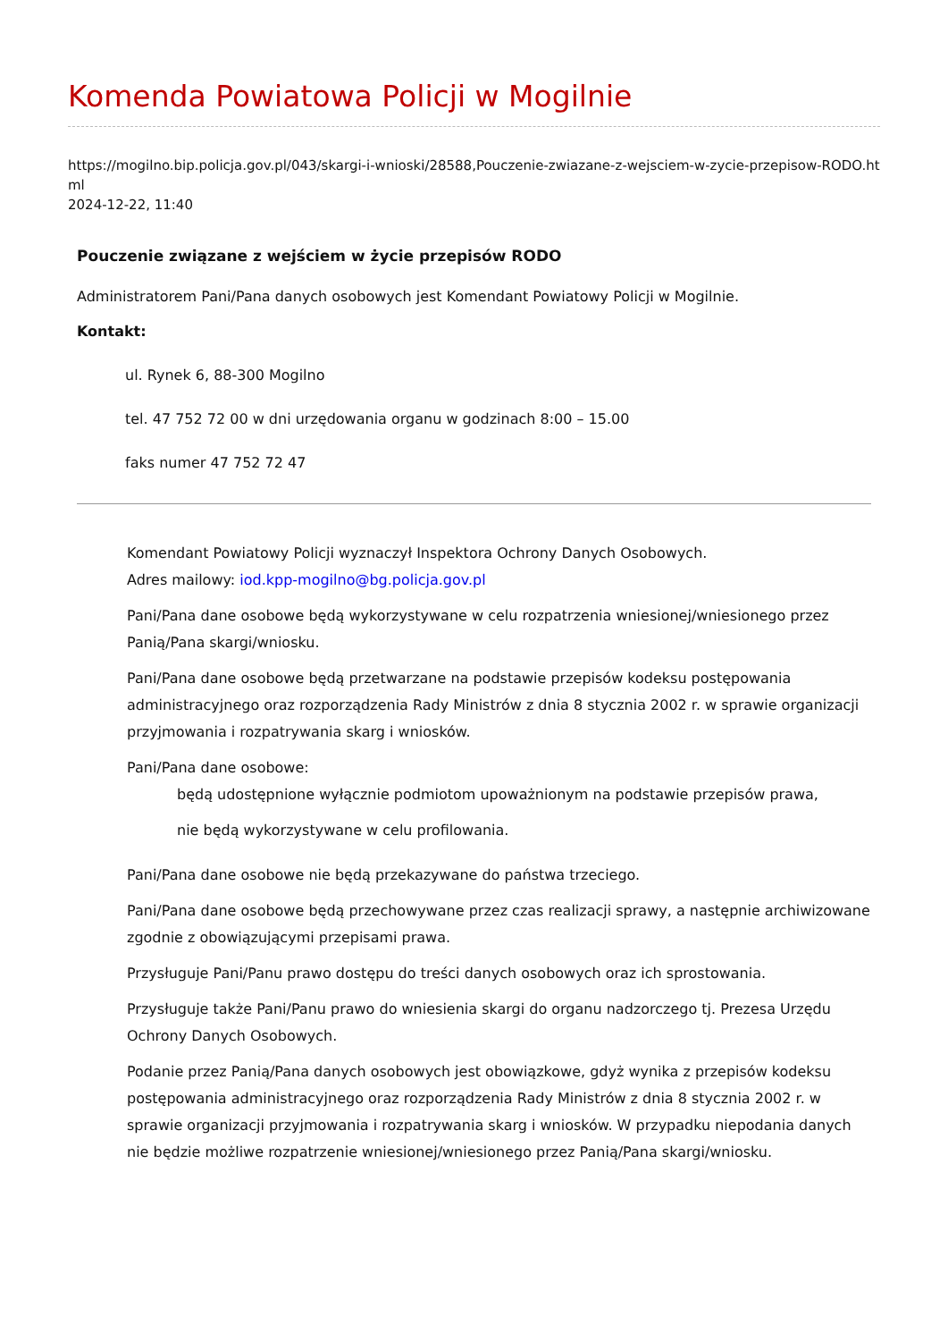Komenda Powiatowa Policji w Mogilnie
https://mogilno.bip.policja.gov.pl/043/skargi-i-wnioski/28588,Pouczenie-zwiazane-z-wejsciem-w-zycie-przepisow-RODO.html
2024-12-22, 11:40
Pouczenie związane z wejściem w życie przepisów RODO
Administratorem Pani/Pana danych osobowych jest Komendant Powiatowy Policji w Mogilnie.
Kontakt:
ul. Rynek 6, 88-300 Mogilno
tel. 47 752 72 00 w dni urzędowania organu w godzinach 8:00 – 15.00
faks numer 47 752 72 47
Komendant Powiatowy Policji wyznaczył Inspektora Ochrony Danych Osobowych.
Adres mailowy: iod.kpp-mogilno@bg.policja.gov.pl
Pani/Pana dane osobowe będą wykorzystywane w celu rozpatrzenia wniesionej/wniesionego przez Panią/Pana skargi/wniosku.
Pani/Pana dane osobowe będą przetwarzane na podstawie przepisów kodeksu postępowania administracyjnego oraz rozporządzenia Rady Ministrów z dnia 8 stycznia 2002 r. w sprawie organizacji przyjmowania i rozpatrywania skarg i wniosków.
Pani/Pana dane osobowe:
będą udostępnione wyłącznie podmiotom upoważnionym na podstawie przepisów prawa,
nie będą wykorzystywane w celu profilowania.
Pani/Pana dane osobowe nie będą przekazywane do państwa trzeciego.
Pani/Pana dane osobowe będą przechowywane przez czas realizacji sprawy, a następnie archiwizowane zgodnie z obowiązującymi przepisami prawa.
Przysługuje Pani/Panu prawo dostępu do treści danych osobowych oraz ich sprostowania.
Przysługuje także Pani/Panu prawo do wniesienia skargi do organu nadzorczego tj. Prezesa Urzędu Ochrony Danych Osobowych.
Podanie przez Panią/Pana danych osobowych jest obowiązkowe, gdyż wynika z przepisów kodeksu postępowania administracyjnego oraz rozporządzenia Rady Ministrów z dnia 8 stycznia 2002 r. w sprawie organizacji przyjmowania i rozpatrywania skarg i wniosków. W przypadku niepodania danych nie będzie możliwe rozpatrzenie wniesionej/wniesionego przez Panią/Pana skargi/wniosku.